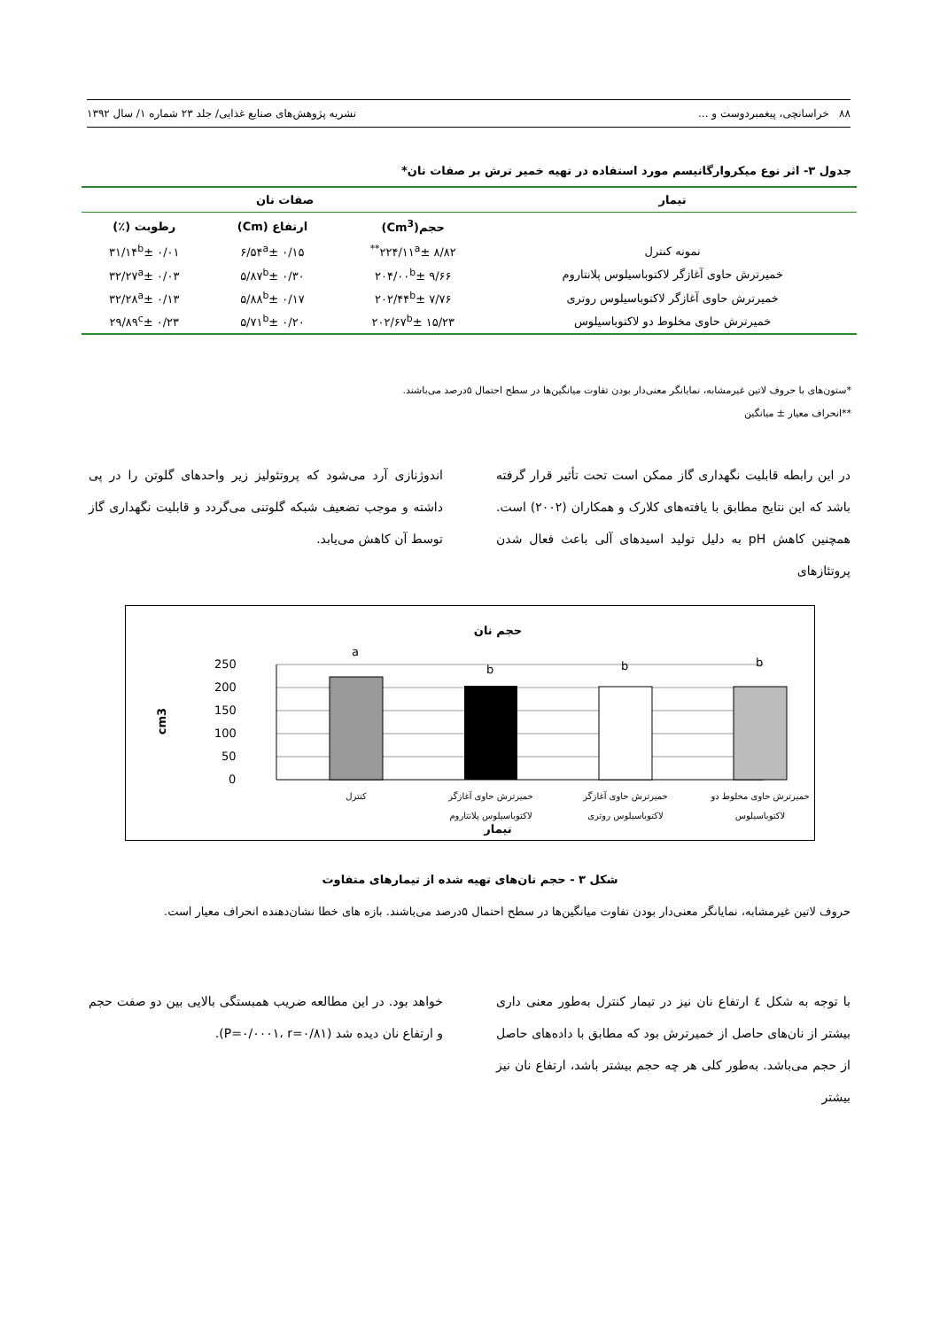۸۸ خراسانچی، پیغمبردوست و ... نشریه پژوهش‌های صنایع غذایی/ جلد ۲۳ شماره ۱/ سال ۱۳۹۲
جدول ۳- اثر نوع میکروارگانیسم مورد استفاده در تهیه خمیر ترش بر صفات نان*
| تیمار | صفات نان | | |
| --- | --- | --- | --- |
| | حجم(Cm<sup>3</sup>) | ارتفاع (Cm) | رطوبت (٪) |
| نمونه کنترل | ۲۲۴/۱۱<sup>a</sup>± ۸/۸۲<sup>**</sup> | ۶/۵۴<sup>a</sup>± ۰/۱۵ | ۳۱/۱۴<sup>b</sup>± ۰/۰۱ |
| خمیرترش حاوی آغازگر لاکتوباسیلوس پلانتاروم | ۲۰۴/۰۰<sup>b</sup>± ۹/۶۶ | ۵/۸۷<sup>b</sup>± ۰/۳۰ | ۳۲/۲۷<sup>a</sup>± ۰/۰۳ |
| خمیرترش حاوی آغازگر لاکتوباسیلوس روتری | ۲۰۲/۴۴<sup>b</sup>± ۷/۷۶ | ۵/۸۸<sup>b</sup>± ۰/۱۷ | ۳۲/۲۸<sup>a</sup>± ۰/۱۳ |
| خمیرترش حاوی مخلوط دو لاکتوباسیلوس | ۲۰۲/۶۷<sup>b</sup>± ۱۵/۲۳ | ۵/۷۱<sup>b</sup>± ۰/۲۰ | ۲۹/۸۹<sup>c</sup>± ۰/۲۳ |
*ستون‌های با حروف لاتین غیرمشابه، نمایانگر معنی‌دار بودن تفاوت میانگین‌ها در سطح احتمال ۵درصد می‌باشند.
**انحراف معیار ± میانگین
در این رابطه قابلیت نگهداری گاز ممکن است تحت تأثیر قرار گرفته باشد که این نتایج مطابق با یافته‌های کلارک و همکاران (۲۰۰۲) است. همچنین کاهش pH به دلیل تولید اسیدهای آلی باعث فعال شدن پروتئازهای
اندوژنازی آرد می‌شود که پروتئولیز زیر واحدهای گلوتن را در پی داشته و موجب تضعیف شبکه گلوتنی می‌گردد و قابلیت نگهداری گاز توسط آن کاهش می‌یابد.
حجم نان
250
200
150
100
50
0
cm3
a
b
b
b
کنترل
خمیرترش حاوی آغازگر
لاکتوباسیلوس پلانتاروم
خمیرترش حاوی آغازگر
لاکتوباسیلوس روتری
خمیرترش حاوی مخلوط دو
لاکتوباسیلوس
تیمار
شکل ۳ - حجم نان‌های تهیه شده از تیمارهای متفاوت
حروف لاتین غیرمشابه، نمایانگر معنی‌دار بودن تفاوت میانگین‌ها در سطح احتمال ۵درصد می‌باشند. بازه های خطا نشان‌دهنده انحراف معیار است.
با توجه به شکل ٤ ارتفاع نان نیز در تیمار کنترل به‌طور معنی داری بیشتر از نان‌های حاصل از خمیرترش بود که مطابق با داده‌های حاصل از حجم می‌باشد. به‌طور کلی هر چه حجم بیشتر باشد، ارتفاع نان نیز بیشتر
خواهد بود. در این مطالعه ضریب همبستگی بالایی بین دو صفت حجم و ارتفاع نان دیده شد (P=۰/۰۰۰۱، r=۰/۸۱).